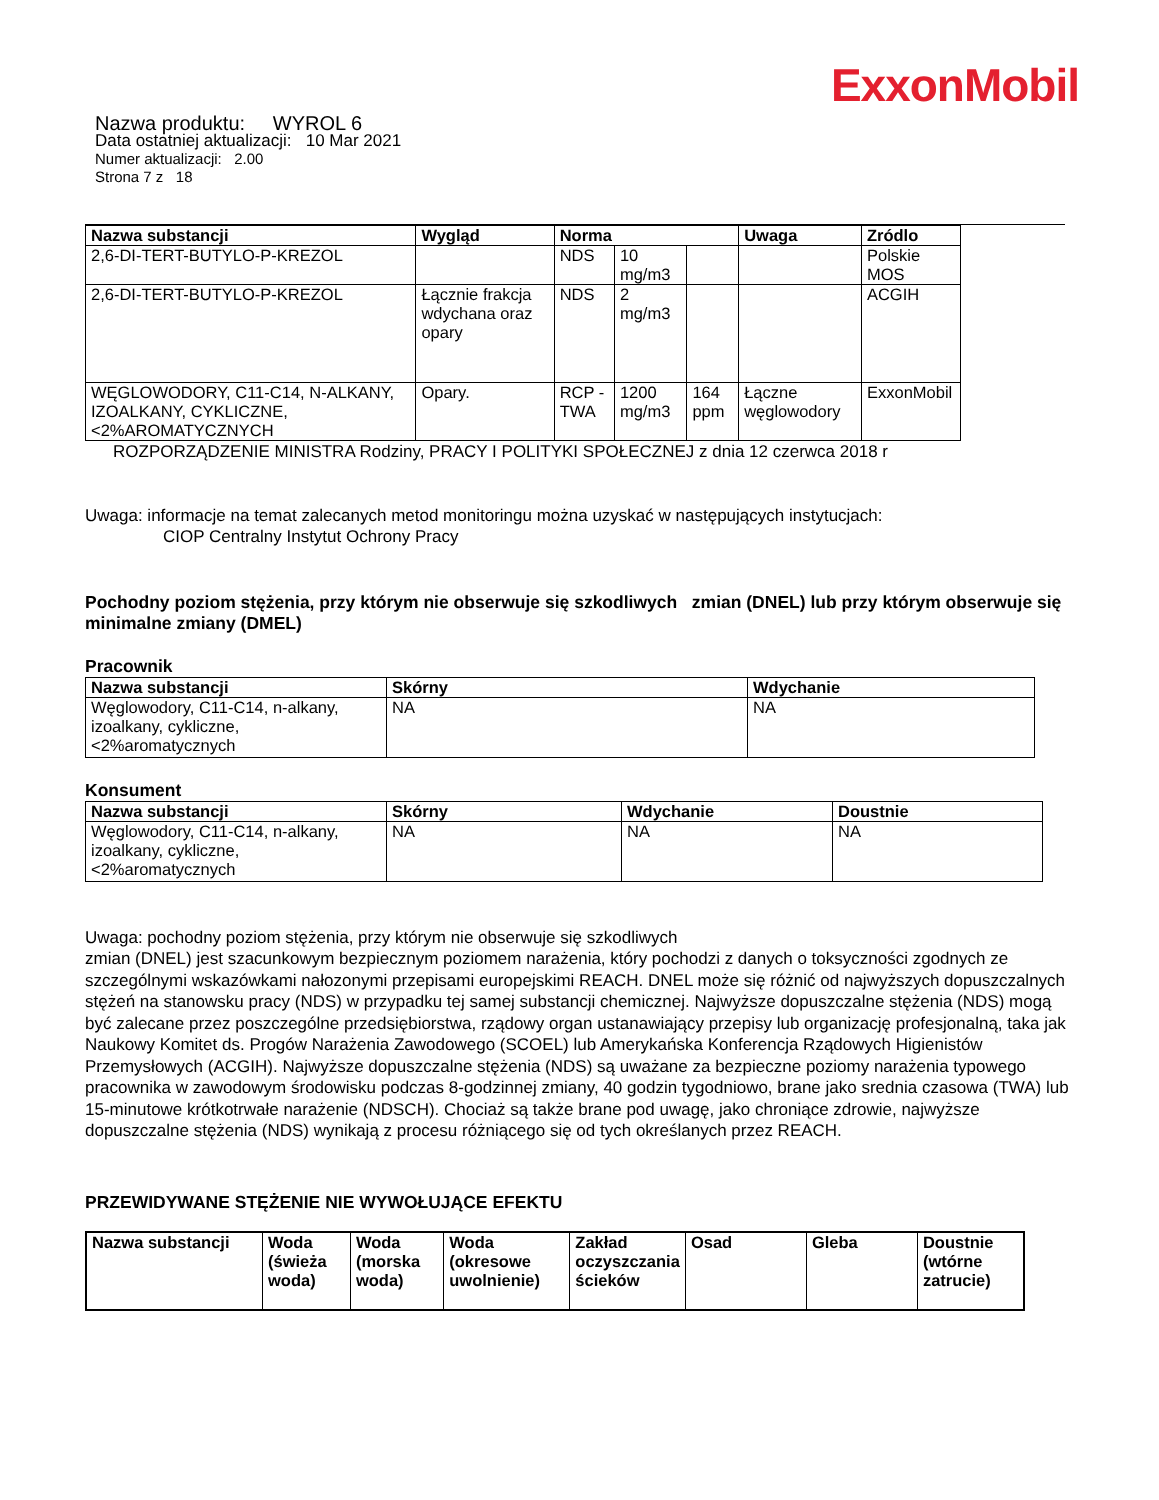ExxonMobil
Nazwa produktu: WYROL 6
Data ostatniej aktualizacji: 10 Mar 2021
Numer aktualizacji: 2.00
Strona 7 z 18
| Nazwa substancji | Wygląd | Norma | | | Uwaga | Zródlo |
| --- | --- | --- | --- | --- | --- | --- |
| 2,6-DI-TERT-BUTYLO-P-KREZOL | | NDS | 10 mg/m3 | | | Polskie MOS |
| 2,6-DI-TERT-BUTYLO-P-KREZOL | Łącznie frakcja wdychana oraz opary | NDS | 2 mg/m3 | | | ACGIH |
| WĘGLOWODORY, C11-C14, N-ALKANY, IZOALKANY, CYKLICZNE, <2%AROMATYCZNYCH | Opary. | RCP - TWA | 1200 mg/m3 | 164 ppm | Łączne węglowodory | ExxonMobil |
ROZPORZĄDZENIE MINISTRA Rodziny, PRACY I POLITYKI SPOŁECZNEJ z dnia 12 czerwca 2018 r
Uwaga: informacje na temat zalecanych metod monitoringu można uzyskać w następujących instytucjach:
CIOP Centralny Instytut Ochrony Pracy
Pochodny poziom stężenia, przy którym nie obserwuje się szkodliwych zmian (DNEL) lub przy którym obserwuje się minimalne zmiany (DMEL)
Pracownik
| Nazwa substancji | Skórny | Wdychanie |
| --- | --- | --- |
| Węglowodory, C11-C14, n-alkany, izoalkany, cykliczne, <2%aromatycznych | NA | NA |
Konsument
| Nazwa substancji | Skórny | Wdychanie | Doustnie |
| --- | --- | --- | --- |
| Węglowodory, C11-C14, n-alkany, izoalkany, cykliczne, <2%aromatycznych | NA | NA | NA |
Uwaga: pochodny poziom stężenia, przy którym nie obserwuje się szkodliwych
zmian (DNEL) jest szacunkowym bezpiecznym poziomem narażenia, który pochodzi z danych o toksyczności zgodnych ze szczególnymi wskazówkami nałozonymi przepisami europejskimi REACH. DNEL może się różnić od najwyższych dopuszczalnych stężeń na stanowsku pracy (NDS) w przypadku tej samej substancji chemicznej. Najwyższe dopuszczalne stężenia (NDS) mogą być zalecane przez poszczególne przedsiębiorstwa, rządowy organ ustanawiający przepisy lub organizację profesjonalną, taka jak Naukowy Komitet ds. Progów Narażenia Zawodowego (SCOEL) lub Amerykańska Konferencja Rządowych Higienistów Przemysłowych (ACGIH). Najwyższe dopuszczalne stężenia (NDS) są uważane za bezpieczne poziomy narażenia typowego pracownika w zawodowym środowisku podczas 8-godzinnej zmiany, 40 godzin tygodniowo, brane jako srednia czasowa (TWA) lub 15-minutowe krótkotrwałe narażenie (NDSCH). Chociaż są także brane pod uwagę, jako chroniące zdrowie, najwyższe dopuszczalne stężenia (NDS) wynikają z procesu różniącego się od tych określanych przez REACH.
PRZEWIDYWANE STĘŻENIE NIE WYWOŁUJĄCE EFEKTU
| Nazwa substancji | Woda (świeża woda) | Woda (morska woda) | Woda (okresowe uwolnienie) | Zakład oczyszczania ścieków | Osad | Gleba | Doustnie (wtórne zatrucie) |
| --- | --- | --- | --- | --- | --- | --- | --- |